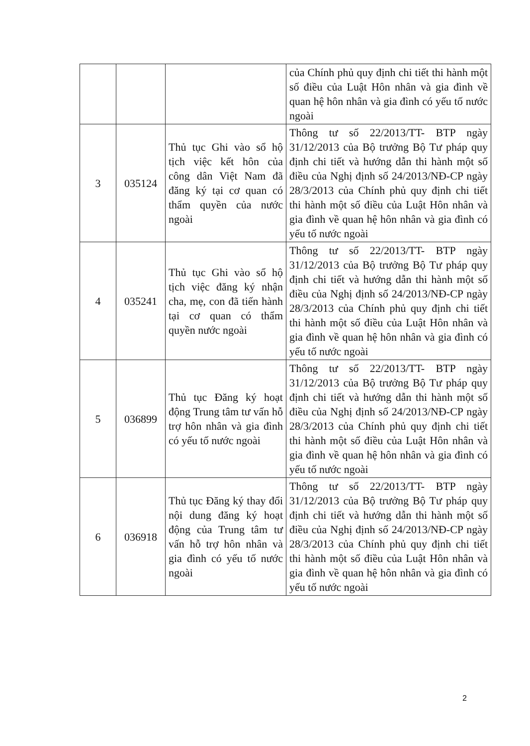| | | | của Chính phủ quy định chi tiết thi hành một số điều của Luật Hôn nhân và gia đình về quan hệ hôn nhân và gia đình có yếu tố nước ngoài |
| 3 | 035124 | Thủ tục Ghi vào sổ hộ tịch việc kết hôn của công dân Việt Nam đã đăng ký tại cơ quan có thẩm quyền của nước ngoài | Thông tư số 22/2013/TT- BTP ngày 31/12/2013 của Bộ trưởng Bộ Tư pháp quy định chi tiết và hướng dẫn thi hành một số điều của Nghị định số 24/2013/NĐ-CP ngày 28/3/2013 của Chính phủ quy định chi tiết thi hành một số điều của Luật Hôn nhân và gia đình về quan hệ hôn nhân và gia đình có yếu tố nước ngoài |
| 4 | 035241 | Thủ tục Ghi vào sổ hộ tịch việc đăng ký nhận cha, mẹ, con đã tiến hành tại cơ quan có thẩm quyền nước ngoài | Thông tư số 22/2013/TT- BTP ngày 31/12/2013 của Bộ trưởng Bộ Tư pháp quy định chi tiết và hướng dẫn thi hành một số điều của Nghị định số 24/2013/NĐ-CP ngày 28/3/2013 của Chính phủ quy định chi tiết thi hành một số điều của Luật Hôn nhân và gia đình về quan hệ hôn nhân và gia đình có yếu tố nước ngoài |
| 5 | 036899 | Thủ tục Đăng ký hoạt động Trung tâm tư vấn hỗ trợ hôn nhân và gia đình có yếu tố nước ngoài | Thông tư số 22/2013/TT- BTP ngày 31/12/2013 của Bộ trưởng Bộ Tư pháp quy định chi tiết và hướng dẫn thi hành một số điều của Nghị định số 24/2013/NĐ-CP ngày 28/3/2013 của Chính phủ quy định chi tiết thi hành một số điều của Luật Hôn nhân và gia đình về quan hệ hôn nhân và gia đình có yếu tố nước ngoài |
| 6 | 036918 | Thủ tục Đăng ký thay đổi nội dung đăng ký hoạt động của Trung tâm tư vấn hỗ trợ hôn nhân và gia đình có yếu tố nước ngoài | Thông tư số 22/2013/TT- BTP ngày 31/12/2013 của Bộ trưởng Bộ Tư pháp quy định chi tiết và hướng dẫn thi hành một số điều của Nghị định số 24/2013/NĐ-CP ngày 28/3/2013 của Chính phủ quy định chi tiết thi hành một số điều của Luật Hôn nhân và gia đình về quan hệ hôn nhân và gia đình có yếu tố nước ngoài |
2